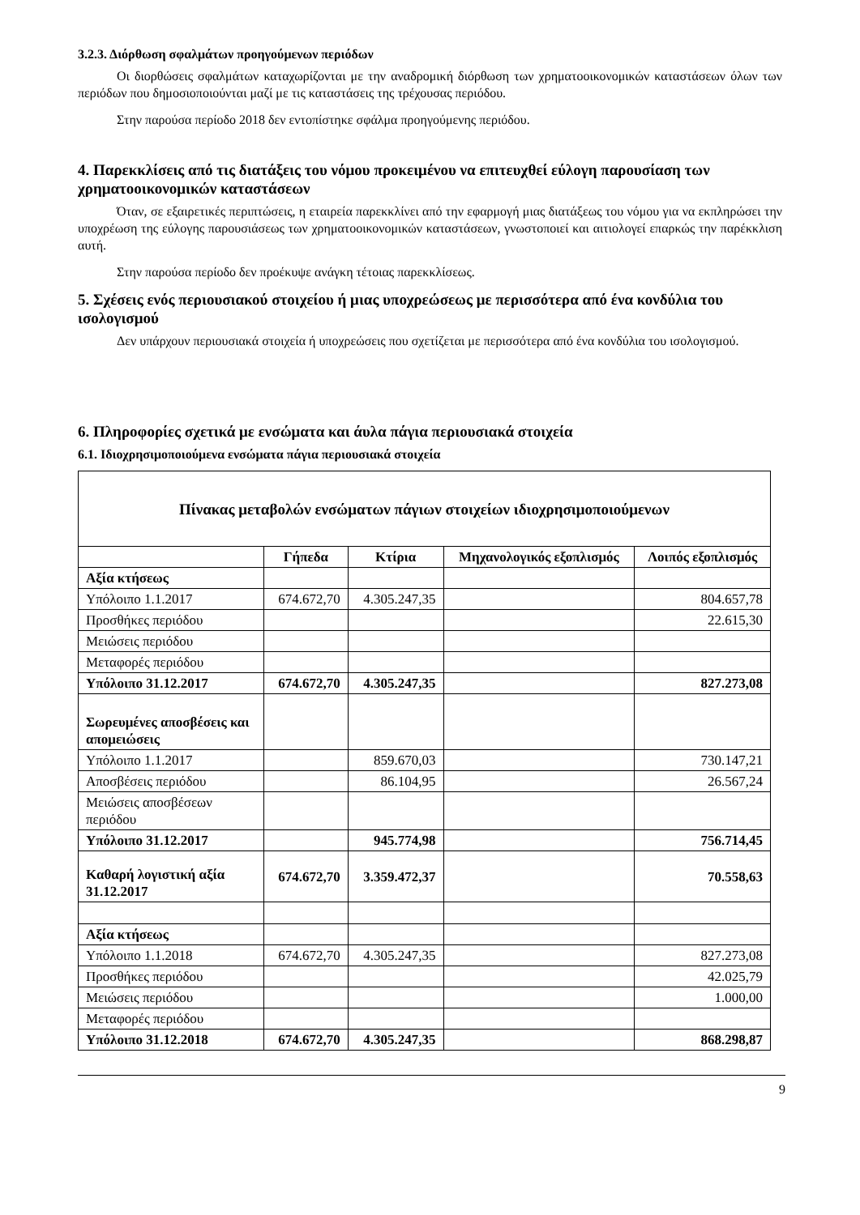3.2.3. Διόρθωση σφαλμάτων προηγούμενων περιόδων
Οι διορθώσεις σφαλμάτων καταχωρίζονται με την αναδρομική διόρθωση των χρηματοοικονομικών καταστάσεων όλων των περιόδων που δημοσιοποιούνται μαζί με τις καταστάσεις της τρέχουσας περιόδου.
Στην παρούσα περίοδο 2018 δεν εντοπίστηκε σφάλμα προηγούμενης περιόδου.
4. Παρεκκλίσεις από τις διατάξεις του νόμου προκειμένου να επιτευχθεί εύλογη παρουσίαση των χρηματοοικονομικών καταστάσεων
Όταν, σε εξαιρετικές περιπτώσεις, η εταιρεία παρεκκλίνει από την εφαρμογή μιας διατάξεως του νόμου για να εκπληρώσει την υποχρέωση της εύλογης παρουσιάσεως των χρηματοοικονομικών καταστάσεων, γνωστοποιεί και αιτιολογεί επαρκώς την παρέκκλιση αυτή.
Στην παρούσα περίοδο δεν προέκυψε ανάγκη τέτοιας παρεκκλίσεως.
5. Σχέσεις ενός περιουσιακού στοιχείου ή μιας υποχρεώσεως με περισσότερα από ένα κονδύλια του ισολογισμού
Δεν υπάρχουν περιουσιακά στοιχεία ή υποχρεώσεις που σχετίζεται με περισσότερα από ένα κονδύλια του ισολογισμού.
6. Πληροφορίες σχετικά με ενσώματα και άυλα πάγια περιουσιακά στοιχεία
6.1. Ιδιοχρησιμοποιούμενα ενσώματα πάγια περιουσιακά στοιχεία
| Πίνακας μεταβολών ενσώματων πάγιων στοιχείων ιδιοχρησιμοποιούμενων | | | | |
| --- | --- | --- | --- | --- |
| | Γήπεδα | Κτίρια | Μηχανολογικός εξοπλισμός | Λοιπός εξοπλισμός |
| Αξία κτήσεως | | | | |
| Υπόλοιπο 1.1.2017 | 674.672,70 | 4.305.247,35 | | 804.657,78 |
| Προσθήκες περιόδου | | | | 22.615,30 |
| Μειώσεις περιόδου | | | | |
| Μεταφορές περιόδου | | | | |
| Υπόλοιπο 31.12.2017 | 674.672,70 | 4.305.247,35 | | 827.273,08 |
| Σωρευμένες αποσβέσεις και απομειώσεις | | | | |
| Υπόλοιπο 1.1.2017 | | 859.670,03 | | 730.147,21 |
| Αποσβέσεις περιόδου | | 86.104,95 | | 26.567,24 |
| Μειώσεις αποσβέσεων περιόδου | | | | |
| Υπόλοιπο 31.12.2017 | | 945.774,98 | | 756.714,45 |
| Καθαρή λογιστική αξία 31.12.2017 | 674.672,70 | 3.359.472,37 | | 70.558,63 |
| Αξία κτήσεως | | | | |
| Υπόλοιπο 1.1.2018 | 674.672,70 | 4.305.247,35 | | 827.273,08 |
| Προσθήκες περιόδου | | | | 42.025,79 |
| Μειώσεις περιόδου | | | | 1.000,00 |
| Μεταφορές περιόδου | | | | |
| Υπόλοιπο 31.12.2018 | 674.672,70 | 4.305.247,35 | | 868.298,87 |
9